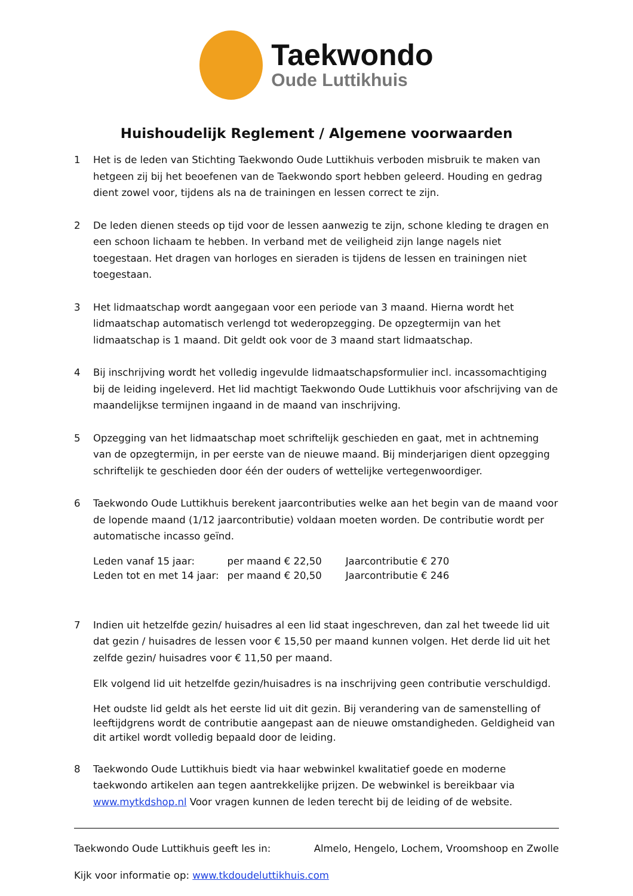Taekwondo
Oude Luttikhuis
Huishoudelijk Reglement / Algemene voorwaarden
1 Het is de leden van Stichting Taekwondo Oude Luttikhuis verboden misbruik te maken van hetgeen zij bij het beoefenen van de Taekwondo sport hebben geleerd. Houding en gedrag dient zowel voor, tijdens als na de trainingen en lessen correct te zijn.
2 De leden dienen steeds op tijd voor de lessen aanwezig te zijn, schone kleding te dragen en een schoon lichaam te hebben. In verband met de veiligheid zijn lange nagels niet toegestaan. Het dragen van horloges en sieraden is tijdens de lessen en trainingen niet toegestaan.
3 Het lidmaatschap wordt aangegaan voor een periode van 3 maand. Hierna wordt het lidmaatschap automatisch verlengd tot wederopzegging. De opzegtermijn van het lidmaatschap is 1 maand. Dit geldt ook voor de 3 maand start lidmaatschap.
4 Bij inschrijving wordt het volledig ingevulde lidmaatschapsformulier incl. incassomachtiging bij de leiding ingeleverd. Het lid machtigt Taekwondo Oude Luttikhuis voor afschrijving van de maandelijkse termijnen ingaand in de maand van inschrijving.
5 Opzegging van het lidmaatschap moet schriftelijk geschieden en gaat, met in achtneming van de opzegtermijn, in per eerste van de nieuwe maand. Bij minderjarigen dient opzegging schriftelijk te geschieden door één der ouders of wettelijke vertegenwoordiger.
6 Taekwondo Oude Luttikhuis berekent jaarcontributies welke aan het begin van de maand voor de lopende maand (1/12 jaarcontributie) voldaan moeten worden. De contributie wordt per automatische incasso geïnd.
| Leden vanaf 15 jaar: | per maand € 22,50 | Jaarcontributie € 270 |
| Leden tot en met 14 jaar: | per maand € 20,50 | Jaarcontributie € 246 |
7 Indien uit hetzelfde gezin/ huisadres al een lid staat ingeschreven, dan zal het tweede lid uit dat gezin / huisadres de lessen voor € 15,50 per maand kunnen volgen. Het derde lid uit het zelfde gezin/ huisadres voor € 11,50 per maand.
Elk volgend lid uit hetzelfde gezin/huisadres is na inschrijving geen contributie verschuldigd.
Het oudste lid geldt als het eerste lid uit dit gezin. Bij verandering van de samenstelling of leeftijdgrens wordt de contributie aangepast aan de nieuwe omstandigheden. Geldigheid van dit artikel wordt volledig bepaald door de leiding.
8 Taekwondo Oude Luttikhuis biedt via haar webwinkel kwalitatief goede en moderne taekwondo artikelen aan tegen aantrekkelijke prijzen. De webwinkel is bereikbaar via www.mytkdshop.nl Voor vragen kunnen de leden terecht bij de leiding of de website.
Taekwondo Oude Luttikhuis geeft les in: Almelo, Hengelo, Lochem, Vroomshoop en Zwolle
Kijk voor informatie op: www.tkdoudeluttikhuis.com